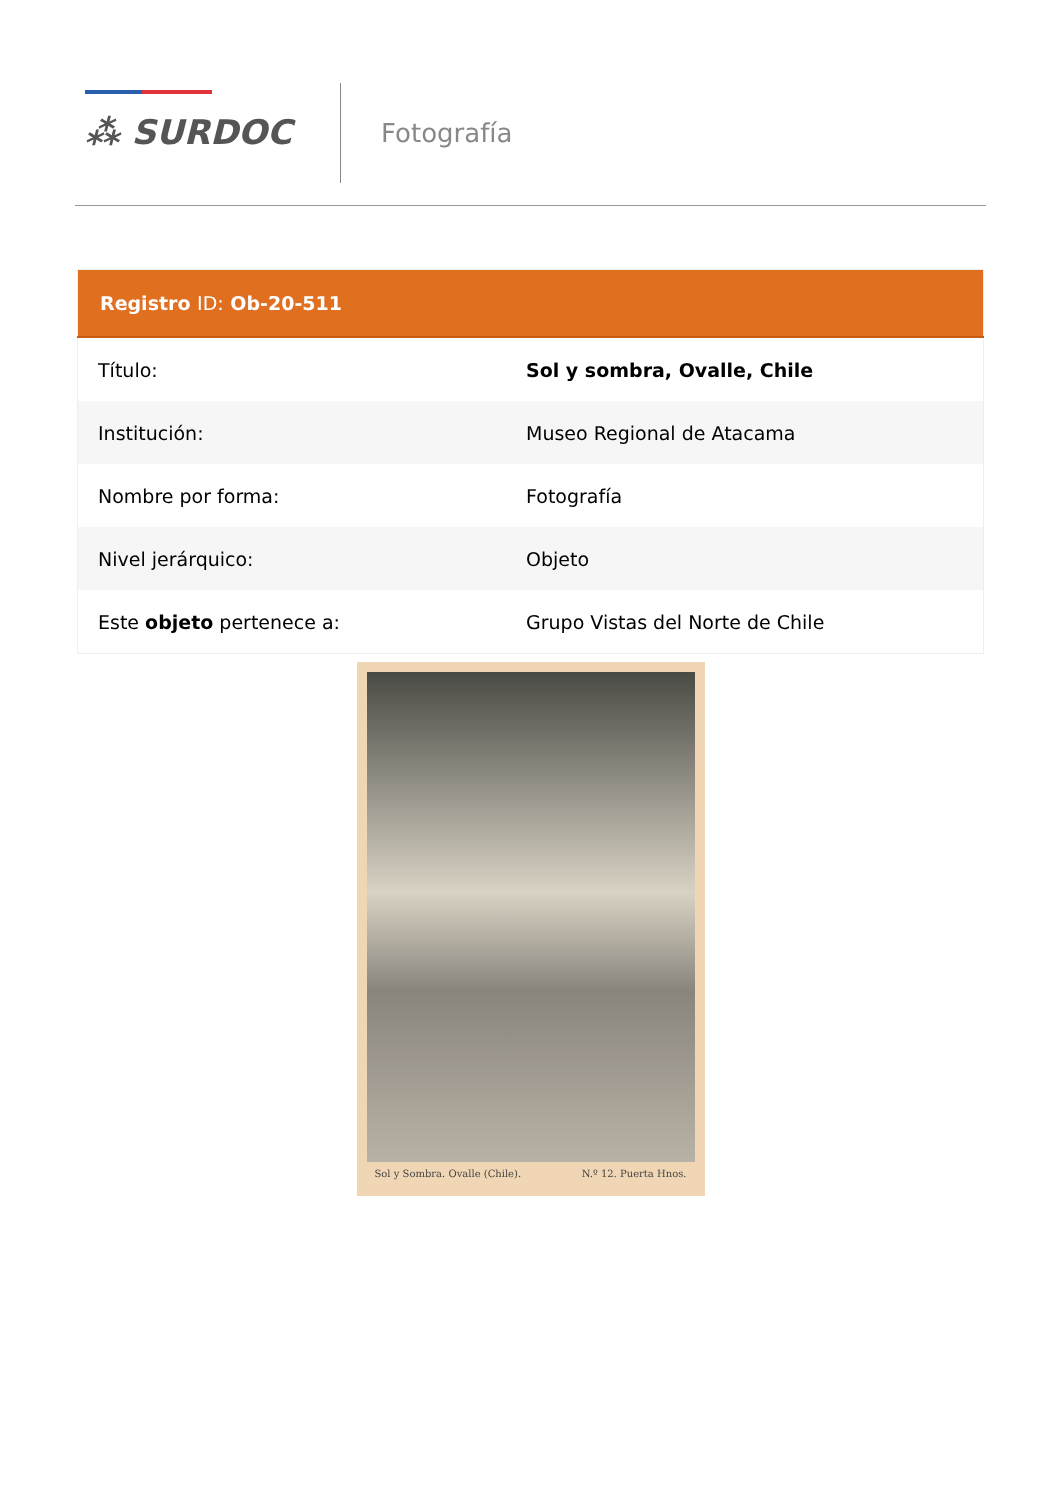⁂ SURDOC
Fotografía
| Registro ID: Ob-20-511 | |
| --- | --- |
| Título: | Sol y sombra, Ovalle, Chile |
| Institución: | Museo Regional de Atacama |
| Nombre por forma: | Fotografía |
| Nivel jerárquico: | Objeto |
| Este objeto pertenece a: | Grupo Vistas del Norte de Chile |
Sol y Sombra. Ovalle (Chile). N.º 12. Puerta Hnos.